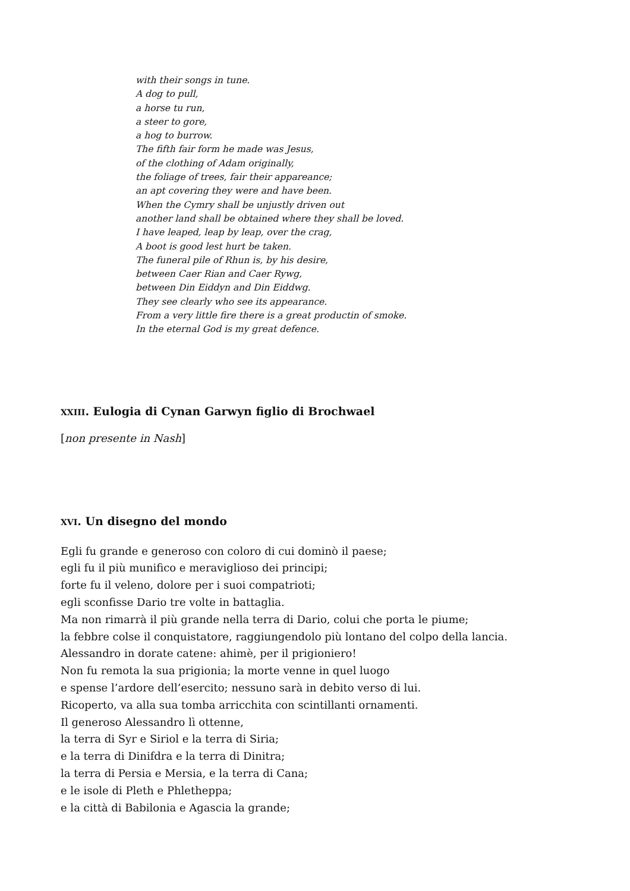with their songs in tune.
A dog to pull,
a horse tu run,
a steer to gore,
a hog to burrow.
The fifth fair form he made was Jesus,
of the clothing of Adam originally,
the foliage of trees, fair their appareance;
an apt covering they were and have been.
When the Cymry shall be unjustly driven out
another land shall be obtained where they shall be loved.
I have leaped, leap by leap, over the crag,
A boot is good lest hurt be taken.
The funeral pile of Rhun is, by his desire,
between Caer Rian and Caer Rywg,
between Din Eiddyn and Din Eiddwg.
They see clearly who see its appearance.
From a very little fire there is a great productin of smoke.
In the eternal God is my great defence.
XXIII. Eulogia di Cynan Garwyn figlio di Brochwael
[non presente in Nash]
XVI. Un disegno del mondo
Egli fu grande e generoso con coloro di cui dominò il paese;
egli fu il più munifico e meraviglioso dei principi;
forte fu il veleno, dolore per i suoi compatrioti;
egli sconfisse Dario tre volte in battaglia.
Ma non rimarrà il più grande nella terra di Dario, colui che porta le piume;
la febbre colse il conquistatore, raggiungendolo più lontano del colpo della lancia.
Alessandro in dorate catene: ahimè, per il prigioniero!
Non fu remota la sua prigionia; la morte venne in quel luogo
e spense l’ardore dell’esercito; nessuno sarà in debito verso di lui.
Ricoperto, va alla sua tomba arricchita con scintillanti ornamenti.
Il generoso Alessandro lì ottenne,
la terra di Syr e Siriol e la terra di Siria;
e la terra di Dinifdra e la terra di Dinitra;
la terra di Persia e Mersia, e la terra di Cana;
e le isole di Pleth e Phletheppa;
e la città di Babilonia e Agascia la grande;